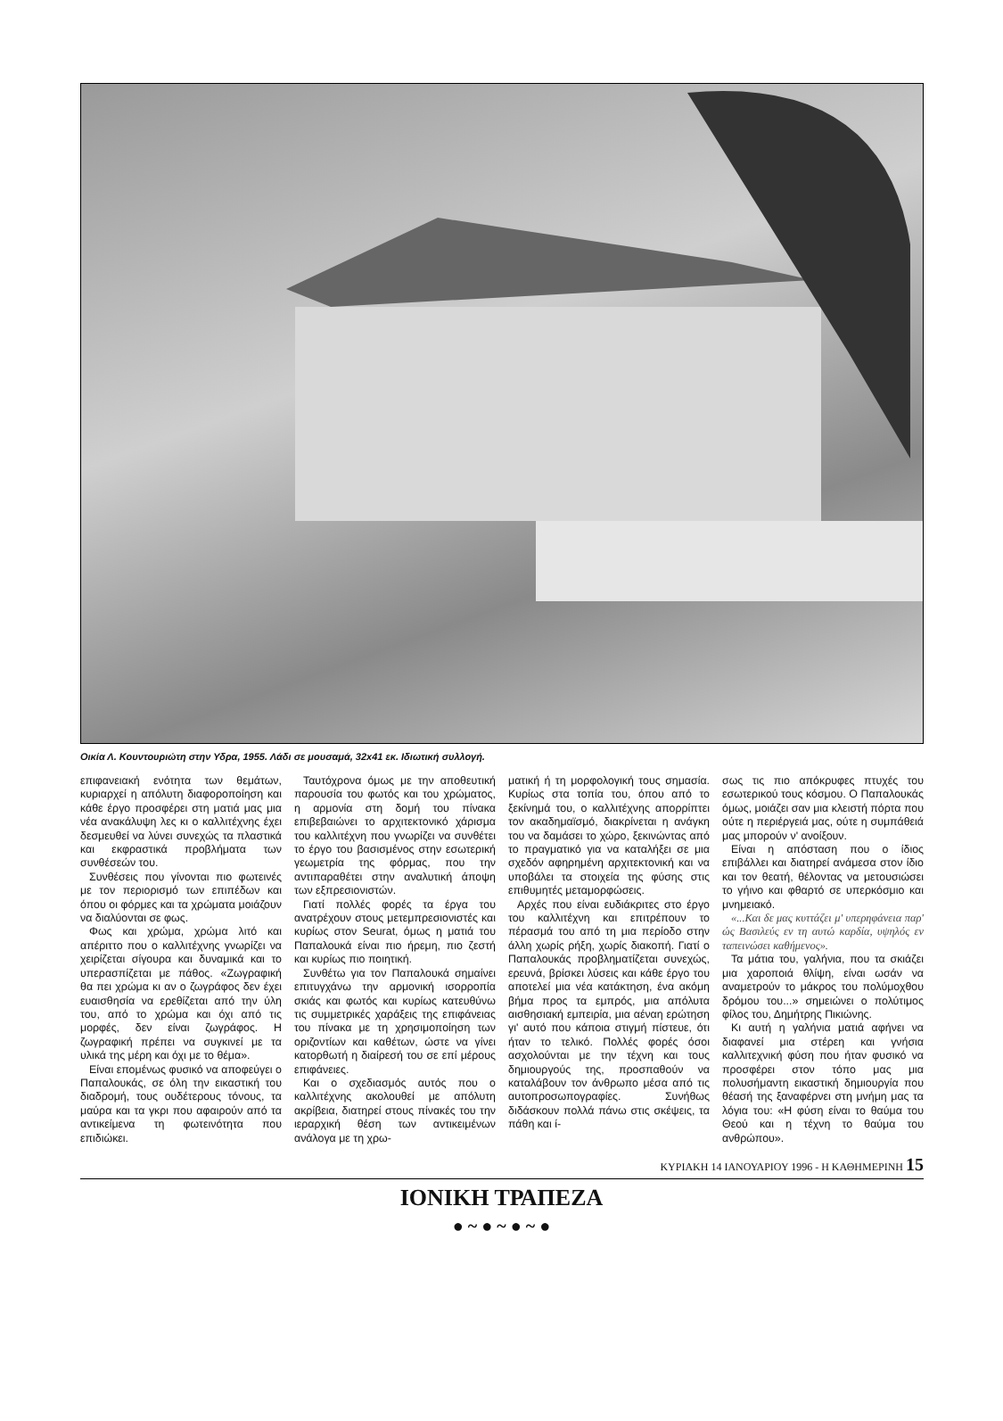Οικία Λ. Κουντουριώτη στην Υδρα, 1955. Λάδι σε μουσαμά, 32x41 εκ. Ιδιωτική συλλογή.
επιφανειακή ενότητα των θεμάτων, κυριαρχεί η απόλυτη διαφοροποίηση και κάθε έργο προσφέρει στη ματιά μας μια νέα ανακάλυψη λες κι ο καλλιτέχνης έχει δεσμευθεί να λύνει συνεχώς τα πλαστικά και εκφραστικά προβλήματα των συνθέσεών του.
Συνθέσεις που γίνονται πιο φωτεινές με τον περιορισμό των επιπέδων και όπου οι φόρμες και τα χρώματα μοιάζουν να διαλύονται σε φως.
Φως και χρώμα, χρώμα λιτό και απέριττο που ο καλλιτέχνης γνωρίζει να χειρίζεται σίγουρα και δυναμικά και το υπερασπίζεται με πάθος. «Ζωγραφική θα πει χρώμα κι αν ο ζωγράφος δεν έχει ευαισθησία να ερεθίζεται από την ύλη του, από το χρώμα και όχι από τις μορφές, δεν είναι ζωγράφος. Η ζωγραφική πρέπει να συγκινεί με τα υλικά της μέρη και όχι με το θέμα».
Είναι επομένως φυσικό να αποφεύγει ο Παπαλουκάς, σε όλη την εικαστική του διαδρομή, τους ουδέτερους τόνους, τα μαύρα και τα γκρι που αφαιρούν από τα αντικείμενα τη φωτεινότητα που επιδιώκει.
Ταυτόχρονα όμως με την αποθευτική παρουσία του φωτός και του χρώματος, η αρμονία στη δομή του πίνακα επιβεβαιώνει το αρχιτεκτονικό χάρισμα του καλλιτέχνη που γνωρίζει να συνθέτει το έργο του βασισμένος στην εσωτερική γεωμετρία της φόρμας, που την αντιπαραθέτει στην αναλυτική άποψη των εξπρεσιονιστών.
Γιατί πολλές φορές τα έργα του ανατρέχουν στους μετεμπρεσιονιστές και κυρίως στον Seurat, όμως η ματιά του Παπαλουκά είναι πιο ήρεμη, πιο ζεστή και κυρίως πιο ποιητική.
Συνθέτω για τον Παπαλουκά σημαίνει επιτυγχάνω την αρμονική ισορροπία σκιάς και φωτός και κυρίως κατευθύνω τις συμμετρικές χαράξεις της επιφάνειας του πίνακα με τη χρησιμοποίηση των οριζοντίων και καθέτων, ώστε να γίνει κατορθωτή η διαίρεσή του σε επί μέρους επιφάνειες.
Και ο σχεδιασμός αυτός που ο καλλιτέχνης ακολουθεί με απόλυτη ακρίβεια, διατηρεί στους πίνακές του την ιεραρχική θέση των αντικειμένων ανάλογα με τη χρω-
ματική ή τη μορφολογική τους σημασία. Κυρίως στα τοπία του, όπου από το ξεκίνημά του, ο καλλιτέχνης απορρίπτει τον ακαδημαϊσμό, διακρίνεται η ανάγκη του να δαμάσει το χώρο, ξεκινώντας από το πραγματικό για να καταλήξει σε μια σχεδόν αφηρημένη αρχιτεκτονική και να υποβάλει τα στοιχεία της φύσης στις επιθυμητές μεταμορφώσεις.
Αρχές που είναι ευδιάκριτες στο έργο του καλλιτέχνη και επιτρέπουν το πέρασμά του από τη μια περίοδο στην άλλη χωρίς ρήξη, χωρίς διακοπή. Γιατί ο Παπαλουκάς προβληματίζεται συνεχώς, ερευνά, βρίσκει λύσεις και κάθε έργο του αποτελεί μια νέα κατάκτηση, ένα ακόμη βήμα προς τα εμπρός, μια απόλυτα αισθησιακή εμπειρία, μια αέναη ερώτηση γι' αυτό που κάποια στιγμή πίστευε, ότι ήταν το τελικό. Πολλές φορές όσοι ασχολούνται με την τέχνη και τους δημιουργούς της, προσπαθούν να καταλάβουν τον άνθρωπο μέσα από τις αυτοπροσωπογραφίες. Συνήθως διδάσκουν πολλά πάνω στις σκέψεις, τα πάθη και ί-
σως τις πιο απόκρυφες πτυχές του εσωτερικού τους κόσμου. Ο Παπαλουκάς όμως, μοιάζει σαν μια κλειστή πόρτα που ούτε η περιέργειά μας, ούτε η συμπάθειά μας μπορούν ν' ανοίξουν.
Είναι η απόσταση που ο ίδιος επιβάλλει και διατηρεί ανάμεσα στον ίδιο και τον θεατή, θέλοντας να μετουσιώσει το γήινο και φθαρτό σε υπερκόσμιο και μνημειακό.
«...Και δε μας κυττάζει μ' υπερηφάνεια παρ' ώς Βασιλεύς εν τη αυτώ καρδία, υψηλός εν ταπεινώσει καθήμενος».
Τα μάτια του, γαλήνια, που τα σκιάζει μια χαροποιά θλίψη, είναι ωσάν να αναμετρούν το μάκρος του πολύμοχθου δρόμου του...» σημειώνει ο πολύτιμος φίλος του, Δημήτρης Πικιώνης.
Κι αυτή η γαλήνια ματιά αφήνει να διαφανεί μια στέρεη και γνήσια καλλιτεχνική φύση που ήταν φυσικό να προσφέρει στον τόπο μας μια πολυσήμαντη εικαστική δημιουργία που θέασή της ξαναφέρνει στη μνήμη μας τα λόγια του: «Η φύση είναι το θαύμα του Θεού και η τέχνη το θαύμα του ανθρώπου».
ΚΥΡΙΑΚΗ 14 ΙΑΝΟΥΑΡΙΟΥ 1996 - Η ΚΑΘΗΜΕΡΙΝΗ 15
ΙΟΝΙΚΗ ΤΡΑΠΕΖΑ
● ~ ● ~ ● ~ ●